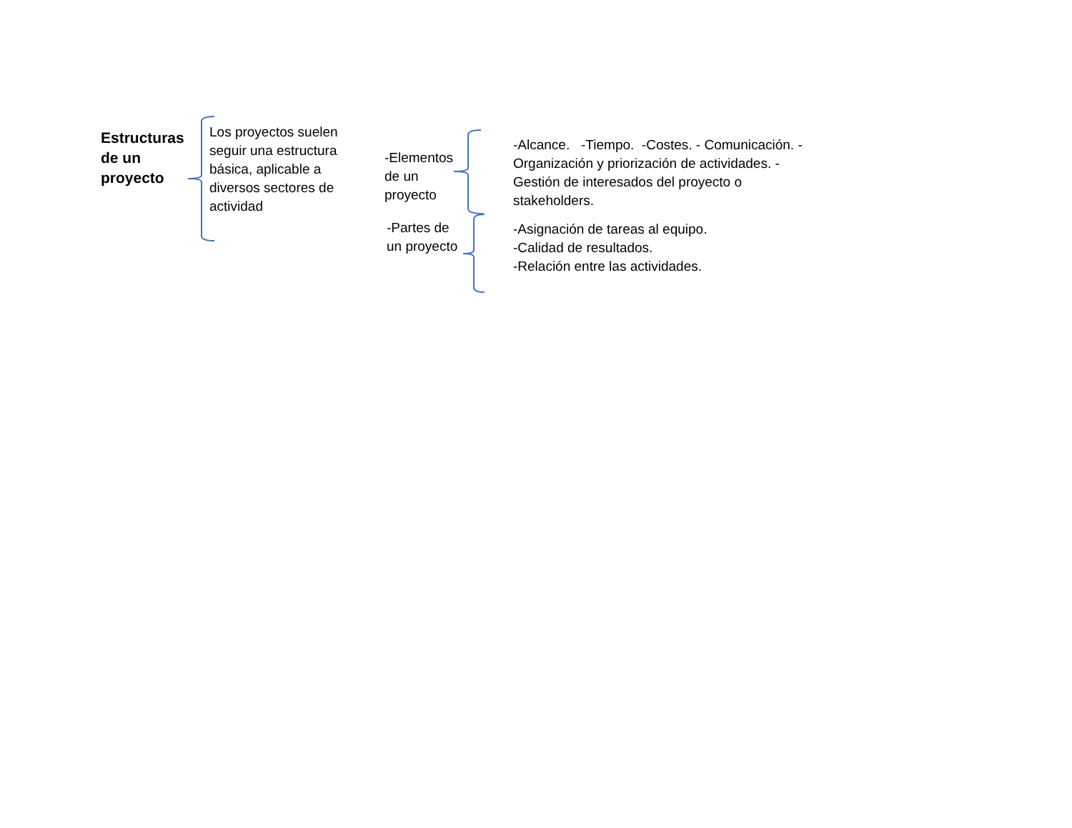Estructuras de un proyecto
Los proyectos suelen seguir una estructura básica, aplicable a diversos sectores de actividad
-Elementos de un proyecto
-Partes de un proyecto
-Alcance. -Tiempo. -Costes. - Comunicación. - Organización y priorización de actividades. - Gestión de interesados del proyecto o stakeholders.
-Asignación de tareas al equipo.
-Calidad de resultados.
-Relación entre las actividades.